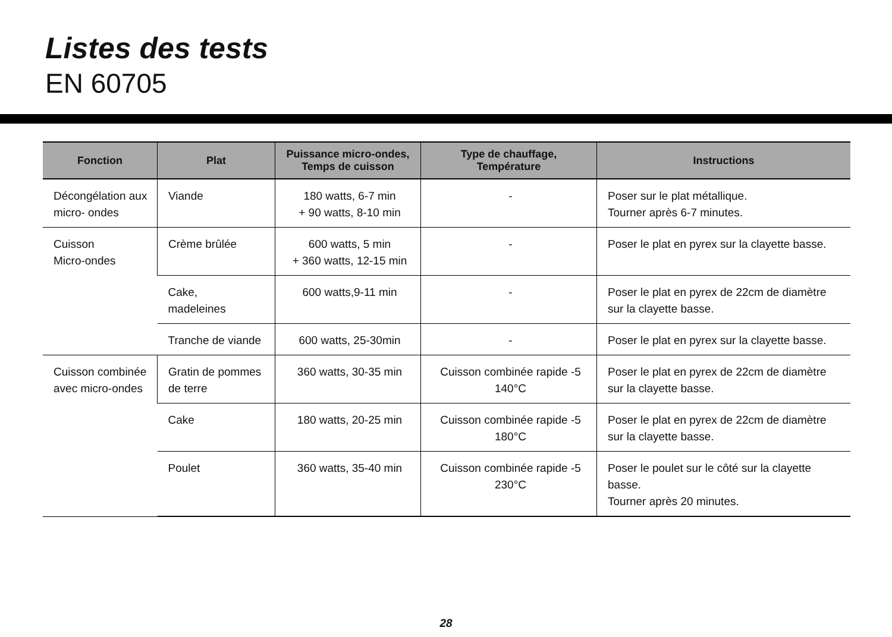Listes des tests
EN 60705
| Fonction | Plat | Puissance micro-ondes, Temps de cuisson | Type de chauffage, Température | Instructions |
| --- | --- | --- | --- | --- |
| Décongélation aux micro- ondes | Viande | 180 watts, 6-7 min + 90 watts, 8-10 min | - | Poser sur le plat métallique. Tourner après 6-7 minutes. |
| Cuisson Micro-ondes | Crème brûlée | 600 watts, 5 min + 360 watts, 12-15 min | - | Poser le plat en pyrex sur la clayette basse. |
| | Cake, madeleines | 600 watts,9-11 min | - | Poser le plat en pyrex de 22cm de diamètre sur la clayette basse. |
| | Tranche de viande | 600 watts, 25-30min | - | Poser le plat en pyrex sur la clayette basse. |
| Cuisson combinée avec micro-ondes | Gratin de pommes de terre | 360 watts, 30-35 min | Cuisson combinée rapide -5 140°C | Poser le plat en pyrex de 22cm de diamètre sur la clayette basse. |
| | Cake | 180 watts, 20-25 min | Cuisson combinée rapide -5 180°C | Poser le plat en pyrex de 22cm de diamètre sur la clayette basse. |
| | Poulet | 360 watts, 35-40 min | Cuisson combinée rapide -5 230°C | Poser le poulet sur le côté sur la clayette basse. Tourner après 20 minutes. |
28